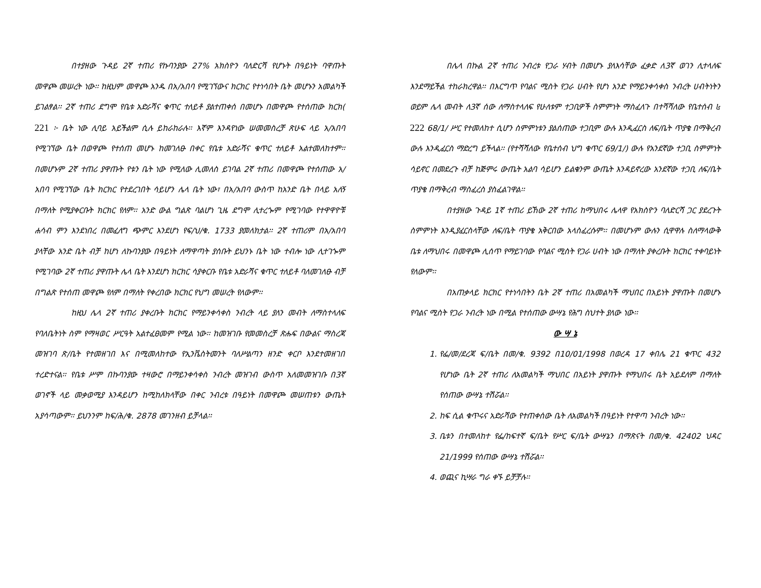በተያዘው ጉዳይ 2ኛ ተጠሪ የኩባንያው 27% አክስዮን ባለድርሻ የሆኑት በዓይነት ባዋጡት መዋጮ መሠረት ነው፡፡ ከዚህም መዋጮ አንዱ በአ/አበባ የሚገኘውና ክርክር የተነሳበት ቤት መሆኑን አመልካች ይገልፃል፡፡ 2ኛ ተጠሪ ደግሞ የቤቱ አድራሻና ቁጥር ተለይቶ ያልተጠቀሰ በመሆኑ በመዋጮ የተሰጠው ክርክ( 221 ፦ ቤት ነው ሊባይ አይችልም ሲሉ ይከራከራሉ፡፡ እኛም እንዳየነው ሠመመስረቻ ጽሁፍ ላይ አ/አበባ የሚገኘው ቤት በወዋጮ የተሰጠ መሆኑ ከመገለፁ በቀር የቤቱ አድራሻና ቁጥር ተለይቶ አልተመለከተም፡፡ በመሆኑም 2ኛ ተጠሪ ያዋጡት የቱን ቤት ነው የሚለው ሊመለስ ይገባል 2ኛ ተጠሪ በመዋጮ የተሰጠው አ/አበባ የሚገኘው ቤት ክርክር የተደረገበት ሳይሆን ሌላ ቤት ነው፣ በአ/አበባ ውስጥ ከአንድ ቤት በላይ አለኝ በማለት የሚያቀርቡት ክርክር የለም፡፡ አንድ ውል ግልጽ ባልሆነ ጊዜ ደግሞ ሊተረጐም የሚገባው የተዋዋዮቹ ሐሳብ ምን እንደነበረ በመፈለግ ጭምር እንደሆነ የፍ/ህ/ቁ. 1733 ያመለክታል፡፡ 2ኛ ተጠሪም በአ/አበባ ያላቸው አንድ ቤት ብቻ ከሆነ ለኩባንያው በዓይነት ለማዋጣት ያሰቡት ይህንኑ ቤት ነው ተብሎ ነው ሊተገጐም የሚገባው 2ኛ ተጠሪ ያዋጡት ሌላ ቤት እንደሆነ ክርክር ሳያቀርቡ የቤቱ አድራሻና ቁጥር ተለይቶ ባለመገለፁ ብቻ በግልጽ የተሰጠ መዋጮ የለም በማለት የቀረበው ክርክር የህግ መሠረት የለውም፡፡
ከዚህ ሌላ 2ኛ ተጠሪ ያቀረቡት ክርክር የማይንቀሳቀስ ንብረት ላይ ያለን መብት ለማስተላለፍ የባለቤትነት ስም የማዛወር ሥርዓት አልተፈፀመም የሚል ነው፡፡ ከመዝገቡ የመመስረቻ ጽሑፍ በውልና ማስረጃ መዝገባ ጽ/ቤት የተመዘገበ እና በሚመለከተው የኢንቬስትመንት ባለሥልጣን ዘንድ ቀርቦ እንደተመዘገበ ተረድተናል፡፡ የቤቱ ሥም በኩባንያው ተዛውሮ በማይንቀሳቀስ ንብረት መዝገብ ውስጥ አለመመዝገቡ በ3ኛ ወገኖች ላይ መቃወሚያ እንዳይሆን ከሚከለክላቸው በቀር ንብረቱ በዓይነት በመዋጮ መሠጠቱን ውጤት አያሳጣውም፡፡ ይህንንም ከፍ/ሕ/ቁ. 2878 መገንዘብ ይቻላል፡፡
በሌላ በኩል 2ኛ ተጠሪ ንብረቱ የጋራ ሃብት በመሆኑ ያለእሳቸው ፈቃድ ለ3ኛ ወገን ሊተላለፍ እንደማይችል ተከራክረዋል፡፡ በእርግጥ የባልና ሚስት የጋራ ሀብት የሆነ አንድ የማይንቀሳቀስ ንብረት ሀብትነትን ወይም ሌላ መብት ለ3ኛ ሰው ለማስተላለፍ የሁለቱም ተጋቢዎች ስምምነት ማስፈለጉ በተሻሻለው የቤተሰብ ៤ 222 68/1/ ሥር የተመለከተ ሲሆን ስምምነቱን ያልሰጠው ተጋቢም ውሉ እንዲፈርስ ለፍ/ቤት ጥያቄ በማቅረብ ውሉ እንዲፈርስ ማድረግ ይችላል፡፡ (የተሻሻለው የቤተሰብ ህግ ቁጥር 69/1/) ውሉ የአንደኛው ተጋቢ ስምምነት ሳይኖር በመደረጉ ብቻ ከጅምሩ ውጤት አልባ ሳይሆን ይልቁንም ውጤት እንዳይኖረው አንደኛው ተጋቢ ለፍ/ቤት ጥያቄ በማቅረብ ማስፈረስ ያስፈልገዋል፡፡
በተያዘው ጉዳይ 1ኛ ተጠሪ ይኸው 2ኛ ተጠሪ ከማህበሩ ሌላዋ የአክስዮን ባለድርሻ ጋር ያደረጉት ስምምነት እንዲያፈርስላቸው ለፍ/ቤት ጥያቄ አቅርበው አላስፈረሱም፡፡ በመሆኑም ውሉን ሲዋዋሉ ስለማላውቅ ቤቱ ለማህበሩ በመዋጮ ሊሰጥ የማይገባው የባልና ሚስት የጋራ ሀብት ነው በማለት ያቀረቡት ክርክር ተቀባይነት የለውም፡፡
በአጠቃላይ ክርክር የተነሳበትን ቤት 2ኛ ተጠሪ በአመልካች ማህበር በአይነት ያዋጡት በመሆኑ የባልና ሚስት የጋራ ንብረት ነው በሚል የተሰጠው ውሣኔ የሕግ ስህተት ያለው ነው፡፡
ው ሣ ኔ
1. የፌ/መ/ደረጃ ፍ/ቤት በመ/ቁ. 9392 በ10/01/1998 በወረዳ 17 ቀበሌ 21 ቁጥር 432 የሆነው ቤት 2ኛ ተጠሪ ለአመልካች ማህበር በአይነት ያዋጡት የማህበሩ ቤት አይደለም በማለት የሰጠው ውሣኔ ተሽሯል፡፡
2. ከፍ ሲል ቁጥሩና አድራሻው የተጠቀሰው ቤት ለአመልካች በዓይነት የተዋጣ ንብረት ነው፡፡
3. ቤቱን በተመለከተ የፌ/ከፍተኛ ፍ/ቤት የሥር ፍ/ቤት ውሣኔን በማጽናት በመ/ቁ. 42402 ህዳር 21/1999 የሰጠው ውሣኔ ተሽሯል፡፡
4. ወጪና ኪሣራ ግራ ቀኙ ይቻቻሉ፡፡